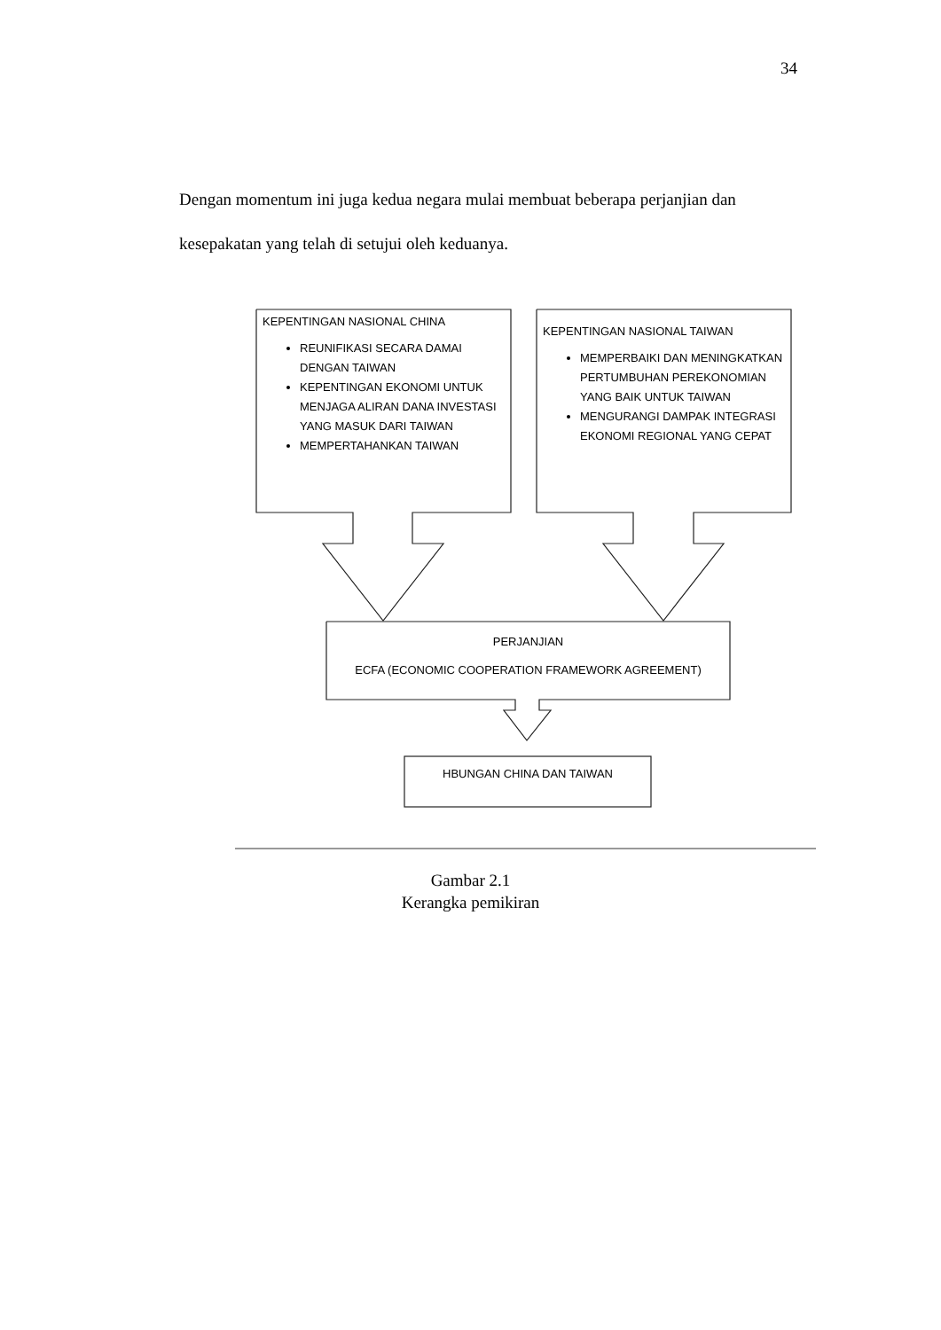34
Dengan momentum ini juga kedua negara mulai membuat beberapa perjanjian dan kesepakatan yang telah di setujui oleh keduanya.
KEPENTINGAN NASIONAL CHINA
REUNIFIKASI SECARA DAMAI DENGAN TAIWAN
KEPENTINGAN EKONOMI UNTUK MENJAGA ALIRAN DANA INVESTASI YANG MASUK DARI TAIWAN
MEMPERTAHANKAN TAIWAN
KEPENTINGAN NASIONAL TAIWAN
MEMPERBAIKI DAN MENINGKATKAN PERTUMBUHAN PEREKONOMIAN YANG BAIK UNTUK TAIWAN
MENGURANGI DAMPAK INTEGRASI EKONOMI REGIONAL YANG CEPAT
PERJANJIAN
ECFA (ECONOMIC COOPERATION FRAMEWORK AGREEMENT)
HBUNGAN CHINA DAN TAIWAN
Gambar 2.1
Kerangka pemikiran